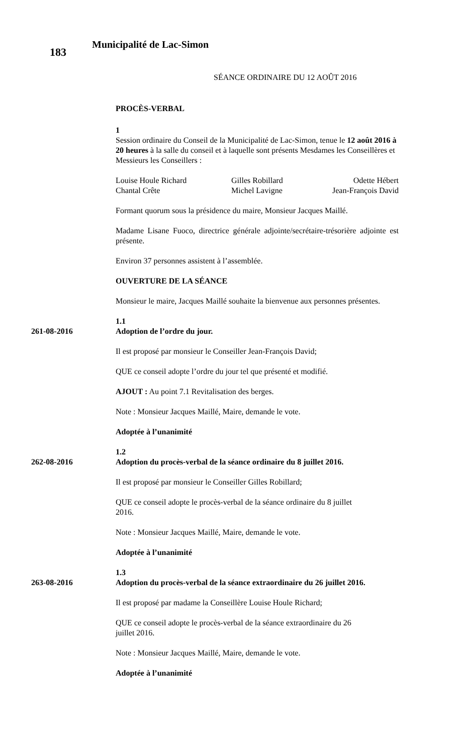183
Municipalité de Lac-Simon
SÉANCE ORDINAIRE DU 12 AOÛT 2016
PROCÈS-VERBAL
1
Session ordinaire du Conseil de la Municipalité de Lac-Simon, tenue le 12 août 2016 à 20 heures à la salle du conseil et à laquelle sont présents Mesdames les Conseillères et Messieurs les Conseillers :
Louise Houle Richard Gilles Robillard Odette Hébert Chantal Crête Michel Lavigne Jean-François David
Formant quorum sous la présidence du maire, Monsieur Jacques Maillé.
Madame Lisane Fuoco, directrice générale adjointe/secrétaire-trésorière adjointe est présente.
Environ 37 personnes assistent à l’assemblée.
OUVERTURE DE LA SÉANCE
Monsieur le maire, Jacques Maillé souhaite la bienvenue aux personnes présentes.
1.1
261-08-2016 Adoption de l’ordre du jour.
Il est proposé par monsieur le Conseiller Jean-François David;
QUE ce conseil adopte l’ordre du jour tel que présenté et modifié.
AJOUT : Au point 7.1 Revitalisation des berges.
Note : Monsieur Jacques Maillé, Maire, demande le vote.
Adoptée à l’unanimité
1.2
262-08-2016 Adoption du procès-verbal de la séance ordinaire du 8 juillet 2016.
Il est proposé par monsieur le Conseiller Gilles Robillard;
QUE ce conseil adopte le procès-verbal de la séance ordinaire du 8 juillet
2016.
Note : Monsieur Jacques Maillé, Maire, demande le vote.
Adoptée à l’unanimité
1.3
263-08-2016 Adoption du procès-verbal de la séance extraordinaire du 26 juillet 2016.
Il est proposé par madame la Conseillère Louise Houle Richard;
QUE ce conseil adopte le procès-verbal de la séance extraordinaire du 26
juillet 2016.
Note : Monsieur Jacques Maillé, Maire, demande le vote.
Adoptée à l’unanimité